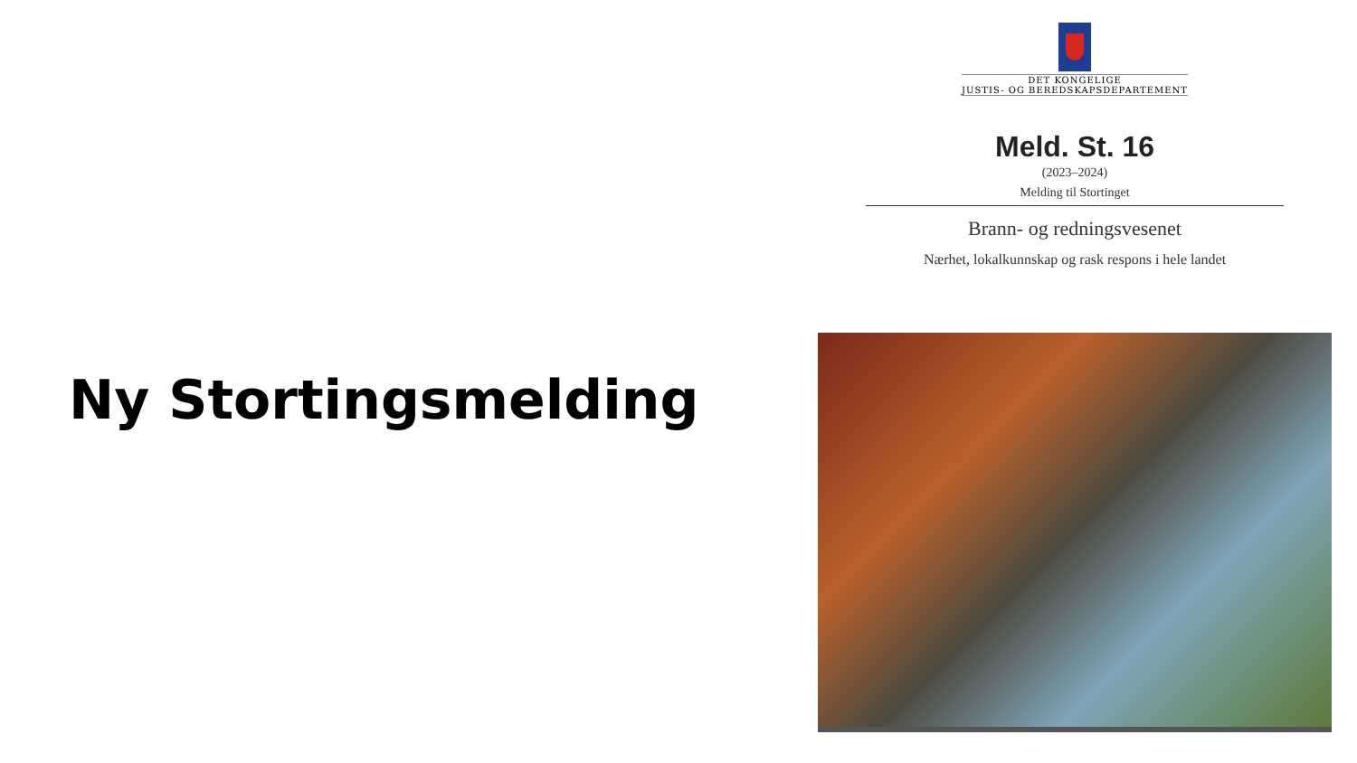Ny Stortingsmelding
DET KONGELIGE
JUSTIS- OG BEREDSKAPSDEPARTEMENT
Meld. St. 16
(2023–2024)
Melding til Stortinget
Brann- og redningsvesenet
Nærhet, lokalkunnskap og rask respons i hele landet